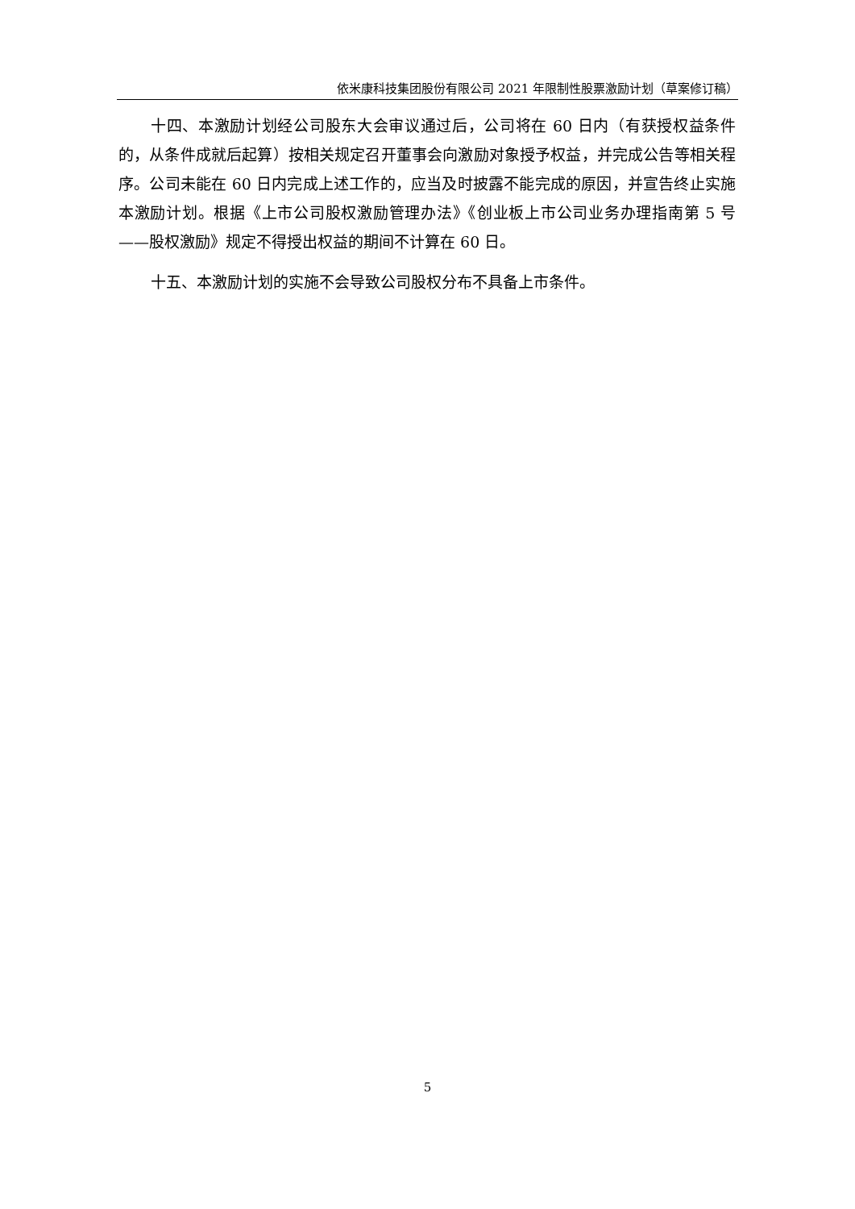依米康科技集团股份有限公司 2021 年限制性股票激励计划（草案修订稿）
十四、本激励计划经公司股东大会审议通过后，公司将在 60 日内（有获授权益条件的，从条件成就后起算）按相关规定召开董事会向激励对象授予权益，并完成公告等相关程序。公司未能在 60 日内完成上述工作的，应当及时披露不能完成的原因，并宣告终止实施本激励计划。根据《上市公司股权激励管理办法》《创业板上市公司业务办理指南第 5 号——股权激励》规定不得授出权益的期间不计算在 60 日。
十五、本激励计划的实施不会导致公司股权分布不具备上市条件。
5